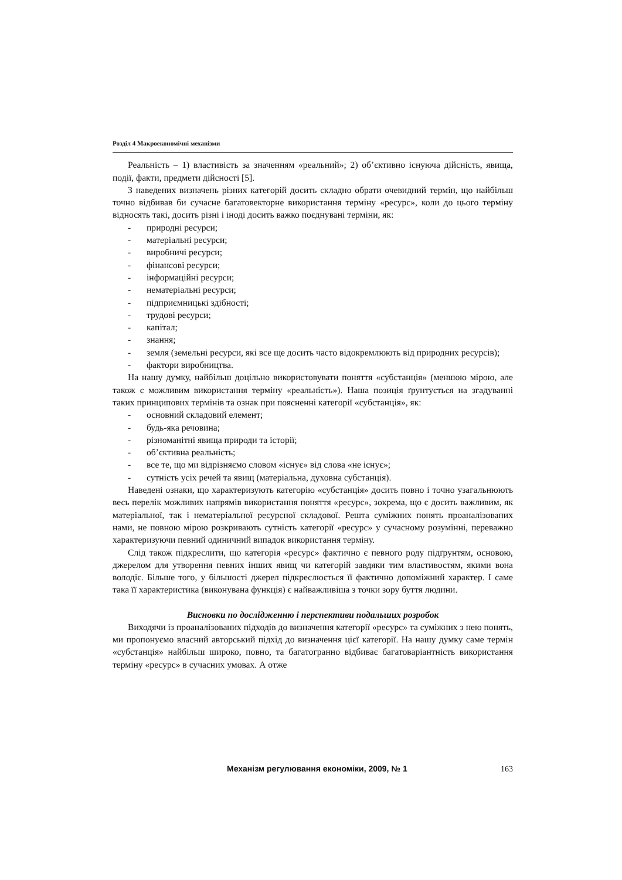Розділ 4 Макроекономічні механізми
Реальність – 1) властивість за значенням «реальний»; 2) об’єктивно існуюча дійсність, явища, події, факти, предмети дійсності [5].
З наведених визначень різних категорій досить складно обрати очевидний термін, що найбільш точно відбивав би сучасне багатовекторне використання терміну «ресурс», коли до цього терміну відносять такі, досить різні і іноді досить важко поєднувані терміни, як:
- природні ресурси;
- матеріальні ресурси;
- виробничі ресурси;
- фінансові ресурси;
- інформаційні ресурси;
- нематеріальні ресурси;
- підприємницькі здібності;
- трудові ресурси;
- капітал;
- знання;
- земля (земельні ресурси, які все ще досить часто відокремлюють від природних ресурсів);
- фактори виробництва.
На нашу думку, найбільш доцільно використовувати поняття «субстанція» (меншою мірою, але також є можливим використання терміну «реальність»). Наша позиція ґрунтується на згадуванні таких принципових термінів та ознак при поясненні категорії «субстанція», як:
- основний складовий елемент;
- будь-яка речовина;
- різноманітні явища природи та історії;
- об’єктивна реальність;
- все те, що ми відрізняємо словом «існує» від слова «не існує»;
- сутність усіх речей та явищ (матеріальна, духовна субстанція).
Наведені ознаки, що характеризують категорію «субстанція» досить повно і точно узагальнюють весь перелік можливих напрямів використання поняття «ресурс», зокрема, що є досить важливим, як матеріальної, так і нематеріальної ресурсної складової. Решта суміжних понять проаналізованих нами, не повною мірою розкривають сутність категорії «ресурс» у сучасному розумінні, переважно характеризуючи певний одиничний випадок використання терміну.
Слід також підкреслити, що категорія «ресурс» фактично є певного роду підґрунтям, основою, джерелом для утворення певних інших явищ чи категорій завдяки тим властивостям, якими вона володіє. Більше того, у більшості джерел підкреслюється її фактично допоміжний характер. І саме така її характеристика (виконувана функція) є найважливіша з точки зору буття людини.
Висновки по дослідженню і перспективи подальших розробок
Виходячи із проаналізованих підходів до визначення категорії «ресурс» та суміжних з нею понять, ми пропонуємо власний авторський підхід до визначення цієї категорії. На нашу думку саме термін «субстанція» найбільш широко, повно, та багатогранно відбиває багатоваріантність використання терміну «ресурс» в сучасних умовах. А отже
Механізм регулювання економіки, 2009, № 1 163